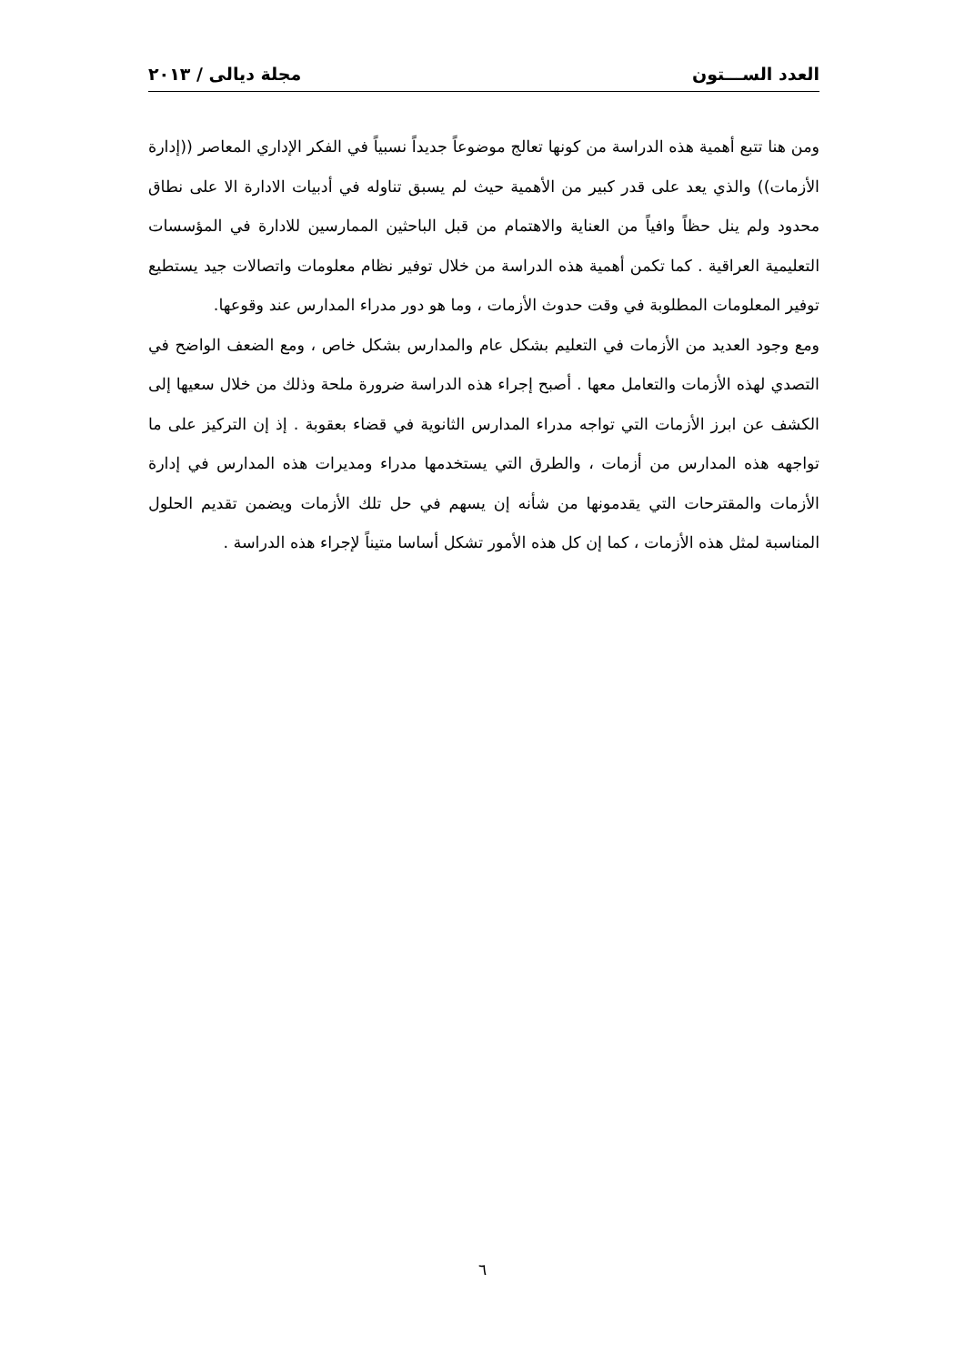العدد الســـتون مجلة ديالى / ٢٠١٣
ومن هنا تتبع أهمية هذه الدراسة من كونها تعالج موضوعاً جديداً نسبياً في الفكر الإداري المعاصر ((إدارة الأزمات)) والذي يعد على قدر كبير من الأهمية حيث لم يسبق تناوله في أدبيات الادارة الا على نطاق محدود ولم ينل حظاً وافياً من العناية والاهتمام من قبل الباحثين الممارسين للادارة في المؤسسات التعليمية العراقية . كما تكمن أهمية هذه الدراسة من خلال توفير نظام معلومات واتصالات جيد يستطيع توفير المعلومات المطلوبة في وقت حدوث الأزمات ، وما هو دور مدراء المدارس عند وقوعها.
ومع وجود العديد من الأزمات في التعليم بشكل عام والمدارس بشكل خاص ، ومع الضعف الواضح في التصدي لهذه الأزمات والتعامل معها . أصبح إجراء هذه الدراسة ضرورة ملحة وذلك من خلال سعيها إلى الكشف عن ابرز الأزمات التي تواجه مدراء المدارس الثانوية في قضاء بعقوبة . إذ إن التركيز على ما تواجهه هذه المدارس من أزمات ، والطرق التي يستخدمها مدراء ومديرات هذه المدارس في إدارة الأزمات والمقترحات التي يقدمونها من شأنه إن يسهم في حل تلك الأزمات ويضمن تقديم الحلول المناسبة لمثل هذه الأزمات ، كما إن كل هذه الأمور تشكل أساسا متيناً لإجراء هذه الدراسة .
٦